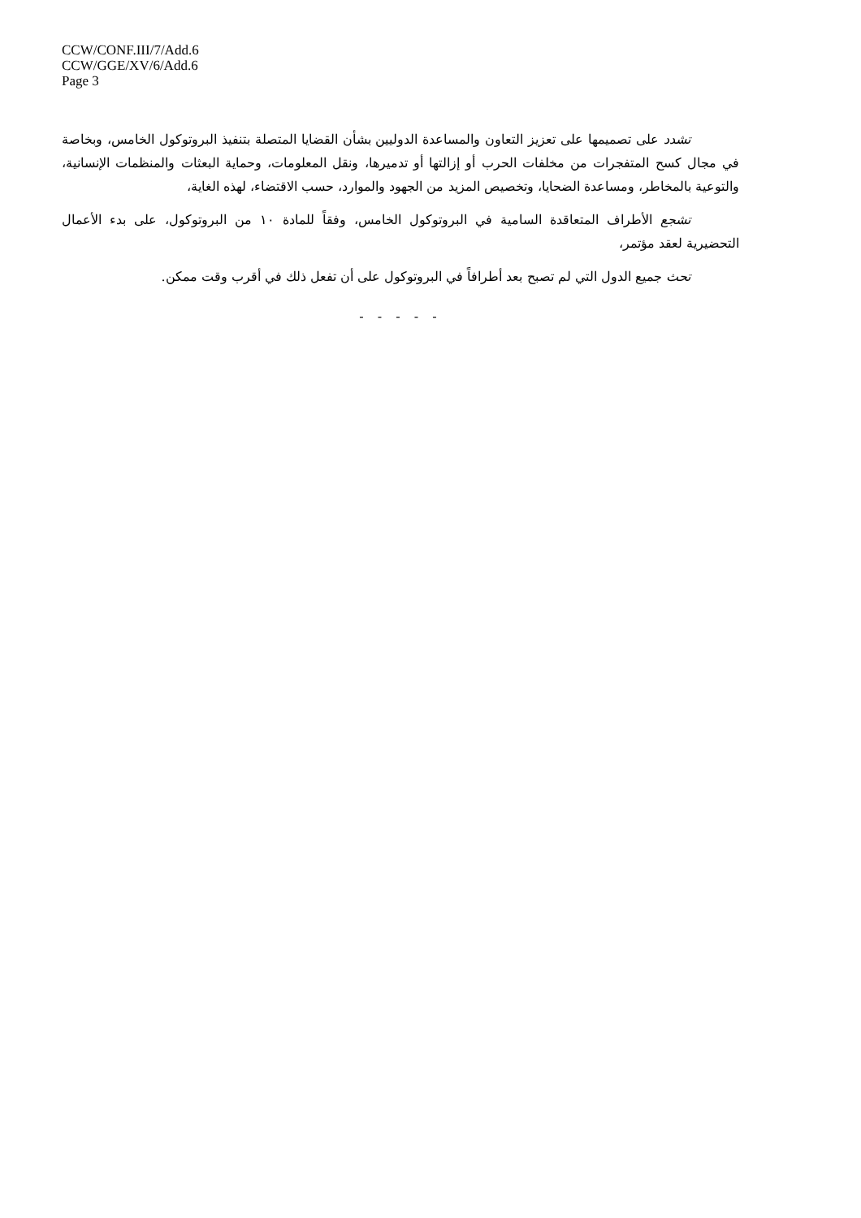CCW/CONF.III/7/Add.6
CCW/GGE/XV/6/Add.6
Page 3
تشدد على تصميمها على تعزيز التعاون والمساعدة الدوليين بشأن القضايا المتصلة بتنفيذ البروتوكول الخامس، وبخاصة في مجال كسح المتفجرات من مخلفات الحرب أو إزالتها أو تدميرها، ونقل المعلومات، وحماية البعثات والمنظمات الإنسانية، والتوعية بالمخاطر، ومساعدة الضحايا، وتخصيص المزيد من الجهود والموارد، حسب الاقتضاء، لهذه الغاية،
تشجع الأطراف المتعاقدة السامية في البروتوكول الخامس، وفقاً للمادة ١٠ من البروتوكول، على بدء الأعمال التحضيرية لعقد مؤتمر،
تحث جميع الدول التي لم تصبح بعد أطرافاً في البروتوكول على أن تفعل ذلك في أقرب وقت ممكن.
- - - - -